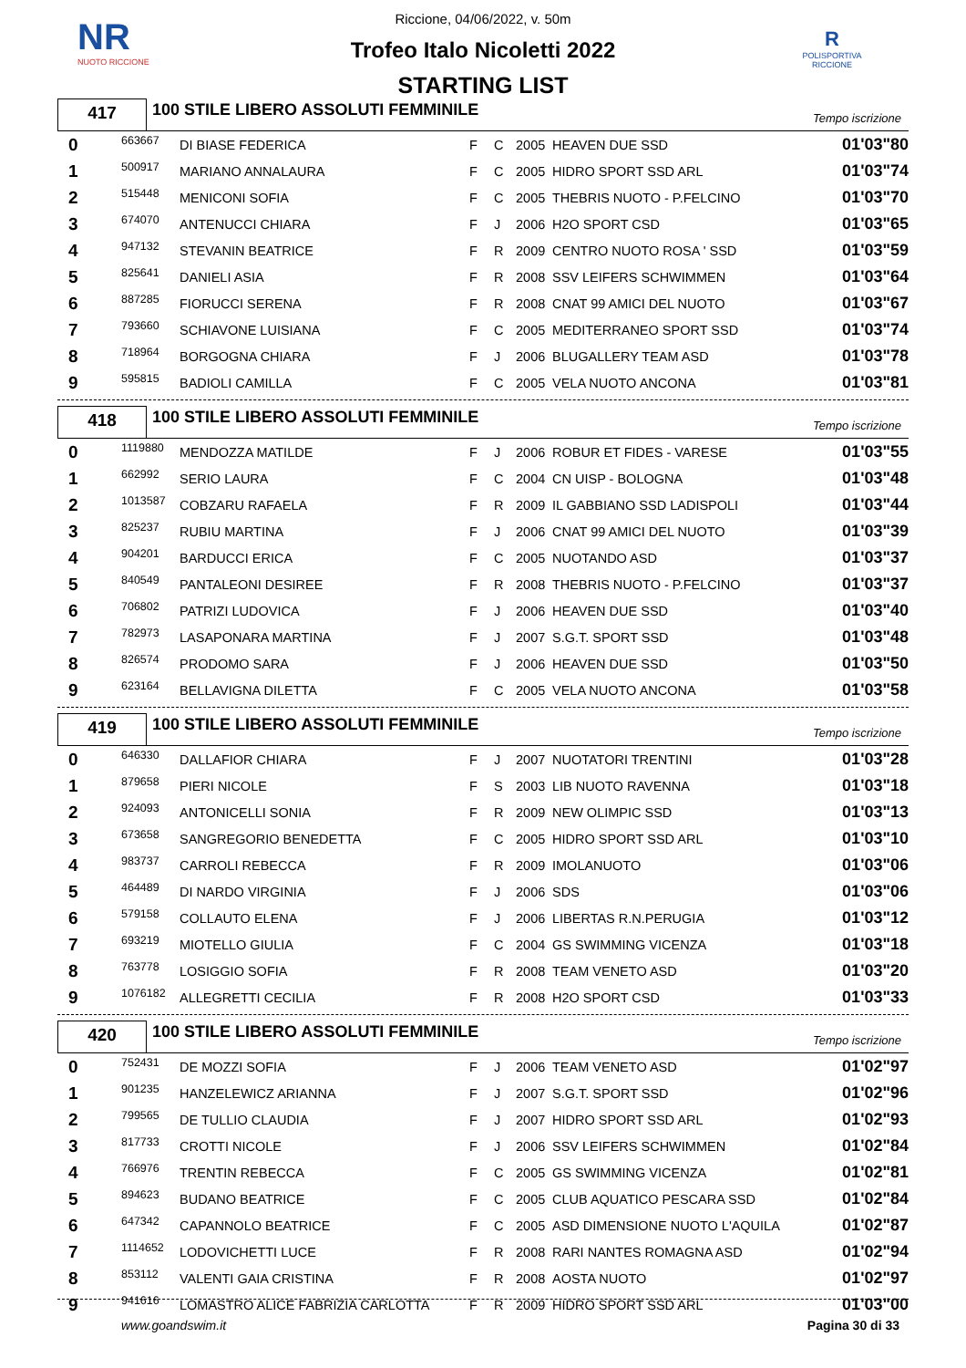NR
NUOTO RICCIONE
R
POLISPORTIVA RICCIONE
Riccione, 04/06/2022, v. 50m
Trofeo Italo Nicoletti 2022
STARTING LIST
417
100 STILE LIBERO ASSOLUTI FEMMINILE
Tempo iscrizione
| 0 | 663667 | DI BIASE FEDERICA | F | C | 2005 | HEAVEN DUE SSD | 01'03"80 |
| 1 | 500917 | MARIANO ANNALAURA | F | C | 2005 | HIDRO SPORT SSD ARL | 01'03"74 |
| 2 | 515448 | MENICONI SOFIA | F | C | 2005 | THEBRIS NUOTO - P.FELCINO | 01'03"70 |
| 3 | 674070 | ANTENUCCI CHIARA | F | J | 2006 | H2O SPORT CSD | 01'03"65 |
| 4 | 947132 | STEVANIN BEATRICE | F | R | 2009 | CENTRO NUOTO ROSA ' SSD | 01'03"59 |
| 5 | 825641 | DANIELI ASIA | F | R | 2008 | SSV LEIFERS SCHWIMMEN | 01'03"64 |
| 6 | 887285 | FIORUCCI SERENA | F | R | 2008 | CNAT 99 AMICI DEL NUOTO | 01'03"67 |
| 7 | 793660 | SCHIAVONE LUISIANA | F | C | 2005 | MEDITERRANEO SPORT SSD | 01'03"74 |
| 8 | 718964 | BORGOGNA CHIARA | F | J | 2006 | BLUGALLERY TEAM ASD | 01'03"78 |
| 9 | 595815 | BADIOLI CAMILLA | F | C | 2005 | VELA NUOTO ANCONA | 01'03"81 |
418
100 STILE LIBERO ASSOLUTI FEMMINILE
Tempo iscrizione
| 0 | 1119880 | MENDOZZA MATILDE | F | J | 2006 | ROBUR ET FIDES - VARESE | 01'03"55 |
| 1 | 662992 | SERIO LAURA | F | C | 2004 | CN UISP - BOLOGNA | 01'03"48 |
| 2 | 1013587 | COBZARU RAFAELA | F | R | 2009 | IL GABBIANO SSD LADISPOLI | 01'03"44 |
| 3 | 825237 | RUBIU MARTINA | F | J | 2006 | CNAT 99 AMICI DEL NUOTO | 01'03"39 |
| 4 | 904201 | BARDUCCI ERICA | F | C | 2005 | NUOTANDO ASD | 01'03"37 |
| 5 | 840549 | PANTALEONI DESIREE | F | R | 2008 | THEBRIS NUOTO - P.FELCINO | 01'03"37 |
| 6 | 706802 | PATRIZI LUDOVICA | F | J | 2006 | HEAVEN DUE SSD | 01'03"40 |
| 7 | 782973 | LASAPONARA MARTINA | F | J | 2007 | S.G.T. SPORT SSD | 01'03"48 |
| 8 | 826574 | PRODOMO SARA | F | J | 2006 | HEAVEN DUE SSD | 01'03"50 |
| 9 | 623164 | BELLAVIGNA DILETTA | F | C | 2005 | VELA NUOTO ANCONA | 01'03"58 |
419
100 STILE LIBERO ASSOLUTI FEMMINILE
Tempo iscrizione
| 0 | 646330 | DALLAFIOR CHIARA | F | J | 2007 | NUOTATORI TRENTINI | 01'03"28 |
| 1 | 879658 | PIERI NICOLE | F | S | 2003 | LIB NUOTO RAVENNA | 01'03"18 |
| 2 | 924093 | ANTONICELLI SONIA | F | R | 2009 | NEW OLIMPIC SSD | 01'03"13 |
| 3 | 673658 | SANGREGORIO BENEDETTA | F | C | 2005 | HIDRO SPORT SSD ARL | 01'03"10 |
| 4 | 983737 | CARROLI REBECCA | F | R | 2009 | IMOLANUOTO | 01'03"06 |
| 5 | 464489 | DI NARDO VIRGINIA | F | J | 2006 | SDS | 01'03"06 |
| 6 | 579158 | COLLAUTO ELENA | F | J | 2006 | LIBERTAS R.N.PERUGIA | 01'03"12 |
| 7 | 693219 | MIOTELLO GIULIA | F | C | 2004 | GS SWIMMING VICENZA | 01'03"18 |
| 8 | 763778 | LOSIGGIO SOFIA | F | R | 2008 | TEAM VENETO ASD | 01'03"20 |
| 9 | 1076182 | ALLEGRETTI CECILIA | F | R | 2008 | H2O SPORT CSD | 01'03"33 |
420
100 STILE LIBERO ASSOLUTI FEMMINILE
Tempo iscrizione
| 0 | 752431 | DE MOZZI SOFIA | F | J | 2006 | TEAM VENETO ASD | 01'02"97 |
| 1 | 901235 | HANZELEWICZ ARIANNA | F | J | 2007 | S.G.T. SPORT SSD | 01'02"96 |
| 2 | 799565 | DE TULLIO CLAUDIA | F | J | 2007 | HIDRO SPORT SSD ARL | 01'02"93 |
| 3 | 817733 | CROTTI NICOLE | F | J | 2006 | SSV LEIFERS SCHWIMMEN | 01'02"84 |
| 4 | 766976 | TRENTIN REBECCA | F | C | 2005 | GS SWIMMING VICENZA | 01'02"81 |
| 5 | 894623 | BUDANO BEATRICE | F | C | 2005 | CLUB AQUATICO PESCARA SSD | 01'02"84 |
| 6 | 647342 | CAPANNOLO BEATRICE | F | C | 2005 | ASD DIMENSIONE NUOTO L'AQUILA | 01'02"87 |
| 7 | 1114652 | LODOVICHETTI LUCE | F | R | 2008 | RARI NANTES ROMAGNA ASD | 01'02"94 |
| 8 | 853112 | VALENTI GAIA CRISTINA | F | R | 2008 | AOSTA NUOTO | 01'02"97 |
| 9 | 941616 | LOMASTRO ALICE FABRIZIA CARLOTTA | F | R | 2009 | HIDRO SPORT SSD ARL | 01'03"00 |
www.goandswim.it Pagina 30 di 33